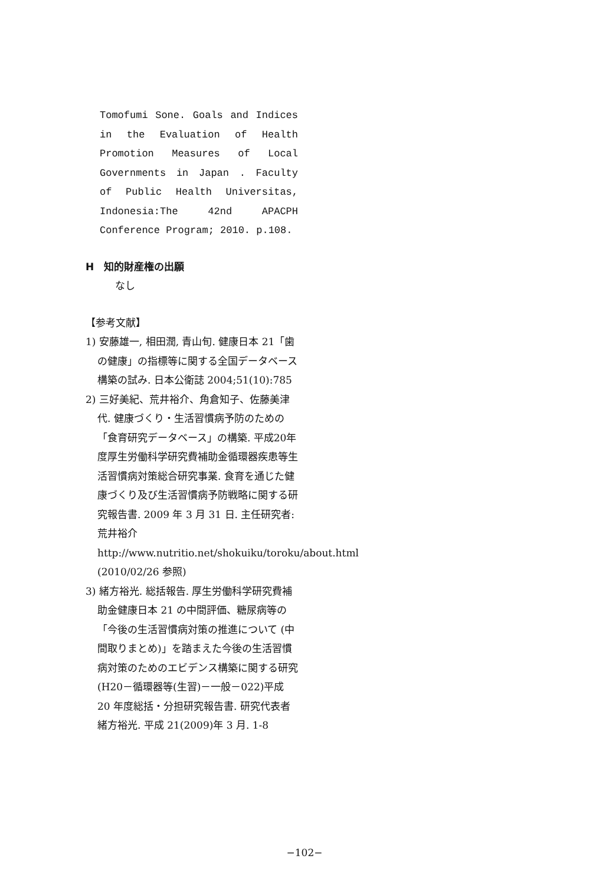Tomofumi Sone. Goals and Indices in the Evaluation of Health Promotion Measures of Local Governments in Japan . Faculty of Public Health Universitas, Indonesia:The 42nd APACPH Conference Program; 2010. p.108.
H　知的財産権の出願
なし
【参考文献】
1) 安藤雄一, 相田潤, 青山旬. 健康日本 21「歯の健康」の指標等に関する全国データベース構築の試み. 日本公衛誌 2004;51(10):785
2) 三好美紀、荒井裕介、角倉知子、佐藤美津代. 健康づくり・生活習慣病予防のための「食育研究データベース」の構築. 平成20年度厚生労働科学研究費補助金循環器疾患等生活習慣病対策総合研究事業. 食育を通じた健康づくり及び生活習慣病予防戦略に関する研究報告書. 2009 年 3 月 31 日. 主任研究者:荒井裕介 http://www.nutritio.net/shokuiku/toroku/about.html (2010/02/26 参照)
3) 緒方裕光. 総括報告. 厚生労働科学研究費補助金健康日本 21 の中間評価、糖尿病等の「今後の生活習慣病対策の推進について (中間取りまとめ)」を踏まえた今後の生活習慣病対策のためのエビデンス構築に関する研究(H20－循環器等(生習)－一般－022)平成 20 年度総括・分担研究報告書. 研究代表者緒方裕光. 平成 21(2009)年 3 月. 1-8
−102−